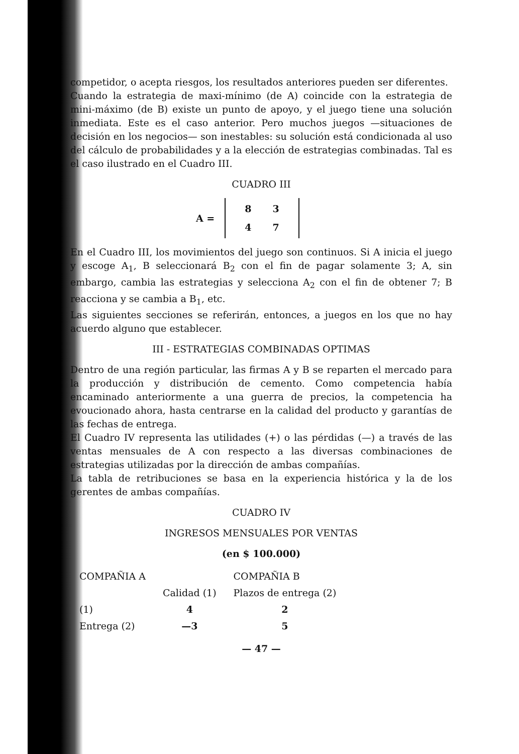competidor, o acepta riesgos, los resultados anteriores pueden ser diferentes.
Cuando la estrategia de maxi-mínimo (de A) coincide con la estrategia de mini-máximo (de B) existe un punto de apoyo, y el juego tiene una solución inmediata. Este es el caso anterior. Pero muchos juegos —situaciones de decisión en los negocios— son inestables: su solución está condicionada al uso del cálculo de probabilidades y a la elección de estrategias combinadas. Tal es el caso ilustrado en el Cuadro III.
CUADRO III
A =
| 8 | 3 |
| 4 | 7 |
En el Cuadro III, los movimientos del juego son continuos. Si A inicia el juego y escoge A<sub>1</sub>, B seleccionará B<sub>2</sub> con el fin de pagar solamente 3; A, sin embargo, cambia las estrategias y selecciona A<sub>2</sub> con el fin de obtener 7; B reacciona y se cambia a B<sub>1</sub>, etc.
Las siguientes secciones se referirán, entonces, a juegos en los que no hay acuerdo alguno que establecer.
III - ESTRATEGIAS COMBINADAS OPTIMAS
Dentro de una región particular, las firmas A y B se reparten el mercado para la producción y distribución de cemento. Como competencia había encaminado anteriormente a una guerra de precios, la competencia ha evoucionado ahora, hasta centrarse en la calidad del producto y garantías de las fechas de entrega.
El Cuadro IV representa las utilidades (+) o las pérdidas (—) a través de las ventas mensuales de A con respecto a las diversas combinaciones de estrategias utilizadas por la dirección de ambas compañías.
La tabla de retribuciones se basa en la experiencia histórica y la de los gerentes de ambas compañías.
CUADRO IV
INGRESOS MENSUALES POR VENTAS
(en $ 100.000)
| COMPAÑIA A | | COMPAÑIA B |
| | Calidad (1) | Plazos de entrega (2) |
| (1) | 4 | 2 |
| Entrega (2) | —3 | 5 |
— 47 —